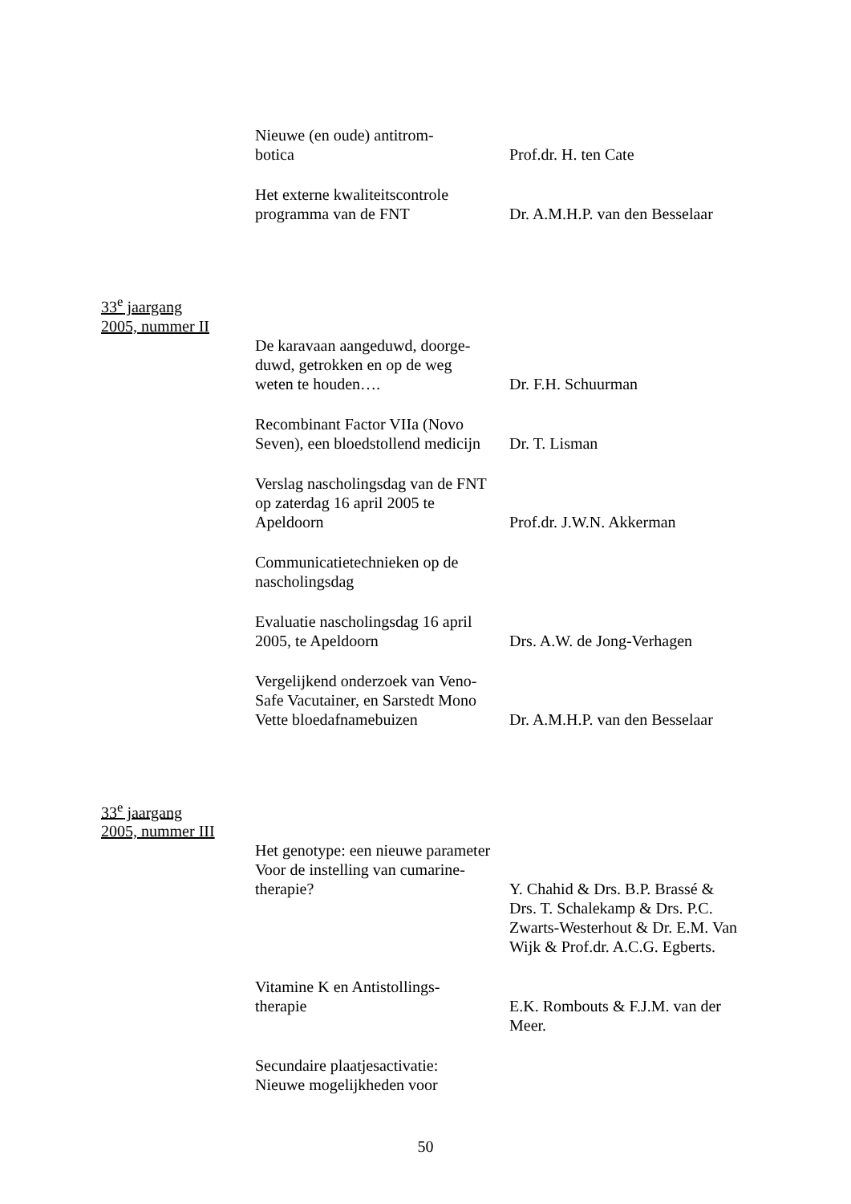Nieuwe (en oude) antitrom-
botica
Prof.dr. H. ten Cate
Het externe kwaliteitscontrole
programma van de FNT
Dr. A.M.H.P. van den Besselaar
33<sup>e</sup> jaargang
2005, nummer II
De karavaan aangeduwd, doorge-
duwd, getrokken en op de weg
weten te houden….
Dr. F.H. Schuurman
Recombinant Factor VIIa (Novo
Seven), een bloedstollend medicijn
Dr. T. Lisman
Verslag nascholingsdag van de FNT
op zaterdag 16 april 2005 te
Apeldoorn
Prof.dr. J.W.N. Akkerman
Communicatietechnieken op de
nascholingsdag
Evaluatie nascholingsdag 16 april
2005, te Apeldoorn
Drs. A.W. de Jong-Verhagen
Vergelijkend onderzoek van Veno-
Safe Vacutainer, en Sarstedt Mono
Vette bloedafnamebuizen
Dr. A.M.H.P. van den Besselaar
33<sup>e</sup> jaargang
2005, nummer III
Het genotype: een nieuwe parameter
Voor de instelling van cumarine-
therapie?
Y. Chahid & Drs. B.P. Brassé & Drs. T. Schalekamp & Drs. P.C. Zwarts-Westerhout & Dr. E.M. Van Wijk & Prof.dr. A.C.G. Egberts.
Vitamine K en Antistollings-
therapie
E.K. Rombouts & F.J.M. van der Meer.
Secundaire plaatjesactivatie:
Nieuwe mogelijkheden voor
50